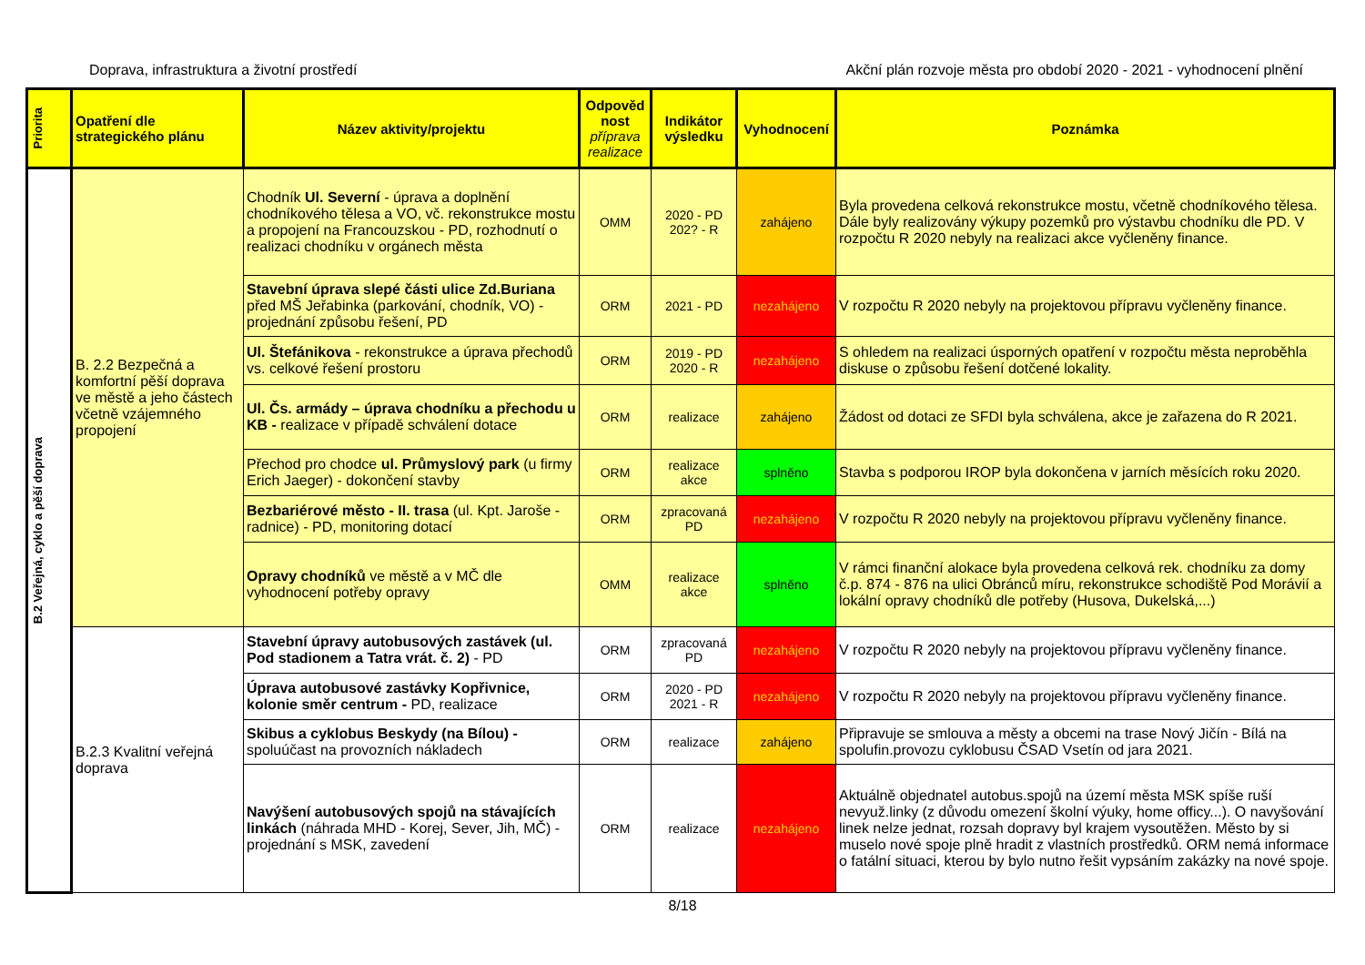Doprava, infrastruktura a životní prostředí Akční plán rozvoje města pro období 2020 - 2021 - vyhodnocení plnění
| Priorita | Opatření dle strategického plánu | Název aktivity/projektu | Odpověd nost příprava realizace | Indikátor výsledku | Vyhodnocení | Poznámka |
| --- | --- | --- | --- | --- | --- | --- |
| B.2 Veřejná, cyklo a pěší doprava | B. 2.2 Bezpečná a komfortní pěší doprava ve městě a jeho částech včetně vzájemného propojení | Chodník Ul. Severní - úprava a doplnění chodníkového tělesa a VO, vč. rekonstrukce mostu a propojení na Francouzskou - PD, rozhodnutí o realizaci chodníku v orgánech města | OMM | 2020 - PD 202? - R | zahájeno | Byla provedena celková rekonstrukce mostu, včetně chodníkového tělesa. Dále byly realizovány výkupy pozemků pro výstavbu chodníku dle PD. V rozpočtu R 2020 nebyly na realizaci akce vyčleněny finance. |
| | | Stavební úprava slepé části ulice Zd.Buriana před MŠ Jeřabinka (parkování, chodník, VO) - projednání způsobu řešení, PD | ORM | 2021 - PD | nezahájeno | V rozpočtu R 2020 nebyly na projektovou přípravu vyčleněny finance. |
| | | Ul. Štefánikova - rekonstrukce a úprava přechodů vs. celkové řešení prostoru | ORM | 2019 - PD 2020 - R | nezahájeno | S ohledem na realizaci úsporných opatření v rozpočtu města neproběhla diskuse o způsobu řešení dotčené lokality. |
| | | Ul. Čs. armády – úprava chodníku a přechodu u KB - realizace v případě schválení dotace | ORM | realizace | zahájeno | Žádost od dotaci ze SFDI byla schválena, akce je zařazena do R 2021. |
| | | Přechod pro chodce ul. Průmyslový park (u firmy Erich Jaeger) - dokončení stavby | ORM | realizace akce | splněno | Stavba s podporou IROP byla dokončena v jarních měsících roku 2020. |
| | | Bezbariérové město - II. trasa (ul. Kpt. Jaroše - radnice) - PD, monitoring dotací | ORM | zpracovaná PD | nezahájeno | V rozpočtu R 2020 nebyly na projektovou přípravu vyčleněny finance. |
| | | Opravy chodníků ve městě a v MČ dle vyhodnocení potřeby opravy | OMM | realizace akce | splněno | V rámci finanční alokace byla provedena celková rek. chodníku za domy č.p. 874 - 876 na ulici Obránců míru, rekonstrukce schodiště Pod Morávií a lokální opravy chodníků dle potřeby (Husova, Dukelská,...) |
| | B.2.3 Kvalitní veřejná doprava | Stavební úpravy autobusových zastávek (ul. Pod stadionem a Tatra vrát. č. 2) - PD | ORM | zpracovaná PD | nezahájeno | V rozpočtu R 2020 nebyly na projektovou přípravu vyčleněny finance. |
| | | Úprava autobusové zastávky Kopřivnice, kolonie směr centrum - PD, realizace | ORM | 2020 - PD 2021 - R | nezahájeno | V rozpočtu R 2020 nebyly na projektovou přípravu vyčleněny finance. |
| | | Skibus a cyklobus Beskydy (na Bílou) - spoluúčast na provozních nákladech | ORM | realizace | zahájeno | Připravuje se smlouva a městy a obcemi na trase Nový Jičín - Bílá na spolufin.provozu cyklobusu ČSAD Vsetín od jara 2021. |
| | | Navýšení autobusových spojů na stávajících linkách (náhrada MHD - Korej, Sever, Jih, MČ) - projednání s MSK, zavedení | ORM | realizace | nezahájeno | Aktuálně objednatel autobus.spojů na území města MSK spíše ruší nevyuž.linky (z důvodu omezení školní výuky, home officy...). O navyšování linek nelze jednat, rozsah dopravy byl krajem vysoutěžen. Město by si muselo nové spoje plně hradit z vlastních prostředků. ORM nemá informace o fatální situaci, kterou by bylo nutno řešit vypsáním zakázky na nové spoje. |
8/18